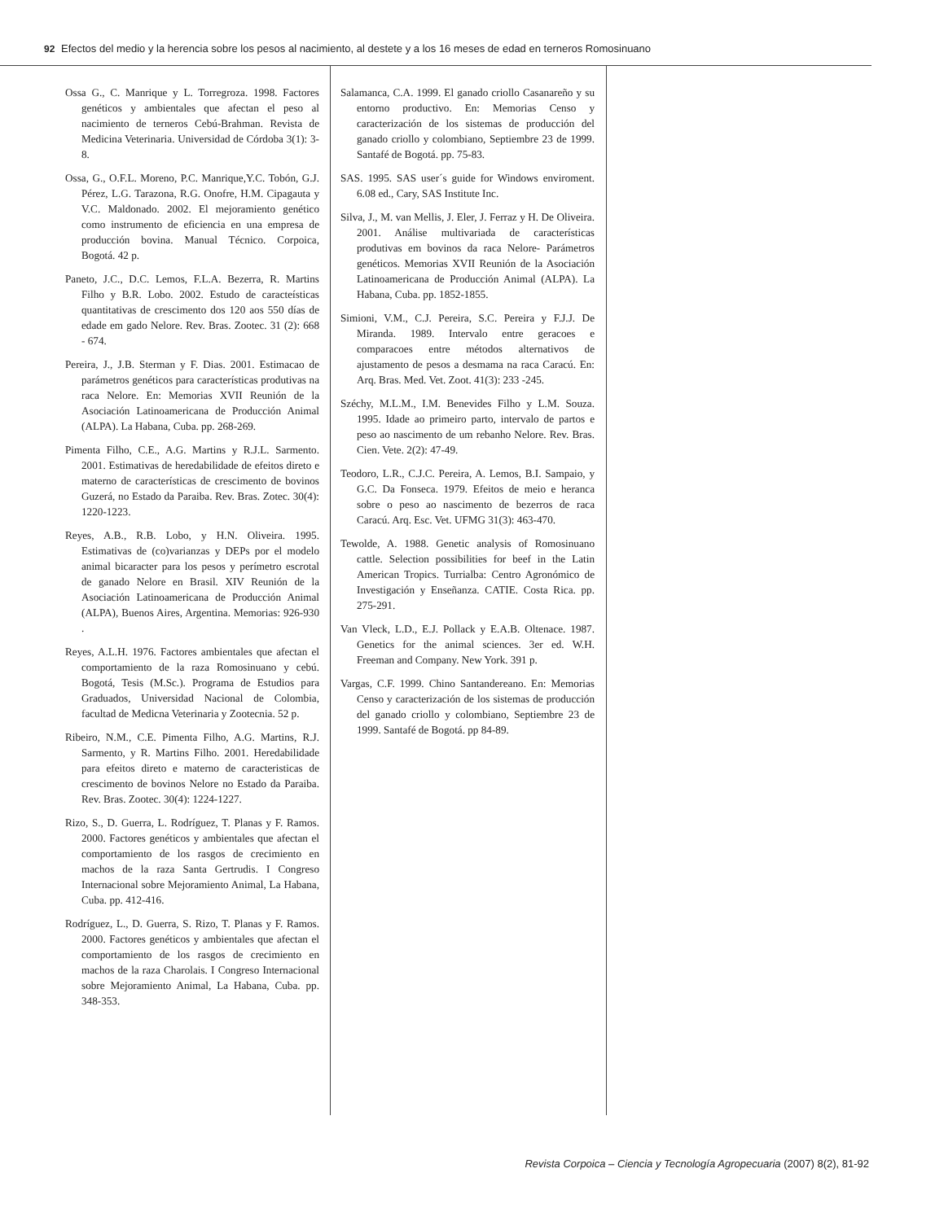92 Efectos del medio y la herencia sobre los pesos al nacimiento, al destete y a los 16 meses de edad en terneros Romosinuano
Ossa G., C. Manrique y L. Torregroza. 1998. Factores genéticos y ambientales que afectan el peso al nacimiento de terneros Cebú-Brahman. Revista de Medicina Veterinaria. Universidad de Córdoba 3(1): 3-8.
Ossa, G., O.F.L. Moreno, P.C. Manrique,Y.C. Tobón, G.J. Pérez, L.G. Tarazona, R.G. Onofre, H.M. Cipagauta y V.C. Maldonado. 2002. El mejoramiento genético como instrumento de eficiencia en una empresa de producción bovina. Manual Técnico. Corpoica, Bogotá. 42 p.
Paneto, J.C., D.C. Lemos, F.L.A. Bezerra, R. Martins Filho y B.R. Lobo. 2002. Estudo de caracteísticas quantitativas de crescimento dos 120 aos 550 días de edade em gado Nelore. Rev. Bras. Zootec. 31 (2): 668 - 674.
Pereira, J., J.B. Sterman y F. Dias. 2001. Estimacao de parámetros genéticos para características produtivas na raca Nelore. En: Memorias XVII Reunión de la Asociación Latinoamericana de Producción Animal (ALPA). La Habana, Cuba. pp. 268-269.
Pimenta Filho, C.E., A.G. Martins y R.J.L. Sarmento. 2001. Estimativas de heredabilidade de efeitos direto e materno de características de crescimento de bovinos Guzerá, no Estado da Paraiba. Rev. Bras. Zotec. 30(4): 1220-1223.
Reyes, A.B., R.B. Lobo, y H.N. Oliveira. 1995. Estimativas de (co)varianzas y DEPs por el modelo animal bicaracter para los pesos y perímetro escrotal de ganado Nelore en Brasil. XIV Reunión de la Asociación Latinoamericana de Producción Animal (ALPA), Buenos Aires, Argentina. Memorias: 926-930 .
Reyes, A.L.H. 1976. Factores ambientales que afectan el comportamiento de la raza Romosinuano y cebú. Bogotá, Tesis (M.Sc.). Programa de Estudios para Graduados, Universidad Nacional de Colombia, facultad de Medicna Veterinaria y Zootecnia. 52 p.
Ribeiro, N.M., C.E. Pimenta Filho, A.G. Martins, R.J. Sarmento, y R. Martins Filho. 2001. Heredabilidade para efeitos direto e materno de caracteristicas de crescimento de bovinos Nelore no Estado da Paraiba. Rev. Bras. Zootec. 30(4): 1224-1227.
Rizo, S., D. Guerra, L. Rodríguez, T. Planas y F. Ramos. 2000. Factores genéticos y ambientales que afectan el comportamiento de los rasgos de crecimiento en machos de la raza Santa Gertrudis. I Congreso Internacional sobre Mejoramiento Animal, La Habana, Cuba. pp. 412-416.
Rodríguez, L., D. Guerra, S. Rizo, T. Planas y F. Ramos. 2000. Factores genéticos y ambientales que afectan el comportamiento de los rasgos de crecimiento en machos de la raza Charolais. I Congreso Internacional sobre Mejoramiento Animal, La Habana, Cuba. pp. 348-353.
Salamanca, C.A. 1999. El ganado criollo Casanareño y su entorno productivo. En: Memorias Censo y caracterización de los sistemas de producción del ganado criollo y colombiano, Septiembre 23 de 1999. Santafé de Bogotá. pp. 75-83.
SAS. 1995. SAS user´s guide for Windows enviroment. 6.08 ed., Cary, SAS Institute Inc.
Silva, J., M. van Mellis, J. Eler, J. Ferraz y H. De Oliveira. 2001. Análise multivariada de características produtivas em bovinos da raca Nelore- Parámetros genéticos. Memorias XVII Reunión de la Asociación Latinoamericana de Producción Animal (ALPA). La Habana, Cuba. pp. 1852-1855.
Simioni, V.M., C.J. Pereira, S.C. Pereira y F.J.J. De Miranda. 1989. Intervalo entre geracoes e comparacoes entre métodos alternativos de ajustamento de pesos a desmama na raca Caracú. En: Arq. Bras. Med. Vet. Zoot. 41(3): 233 -245.
Széchy, M.L.M., I.M. Benevides Filho y L.M. Souza. 1995. Idade ao primeiro parto, intervalo de partos e peso ao nascimento de um rebanho Nelore. Rev. Bras. Cien. Vete. 2(2): 47-49.
Teodoro, L.R., C.J.C. Pereira, A. Lemos, B.I. Sampaio, y G.C. Da Fonseca. 1979. Efeitos de meio e heranca sobre o peso ao nascimento de bezerros de raca Caracú. Arq. Esc. Vet. UFMG 31(3): 463-470.
Tewolde, A. 1988. Genetic analysis of Romosinuano cattle. Selection possibilities for beef in the Latin American Tropics. Turrialba: Centro Agronómico de Investigación y Enseñanza. CATIE. Costa Rica. pp. 275-291.
Van Vleck, L.D., E.J. Pollack y E.A.B. Oltenace. 1987. Genetics for the animal sciences. 3er ed. W.H. Freeman and Company. New York. 391 p.
Vargas, C.F. 1999. Chino Santandereano. En: Memorias Censo y caracterización de los sistemas de producción del ganado criollo y colombiano, Septiembre 23 de 1999. Santafé de Bogotá. pp 84-89.
Revista Corpoica – Ciencia y Tecnología Agropecuaria (2007) 8(2), 81-92